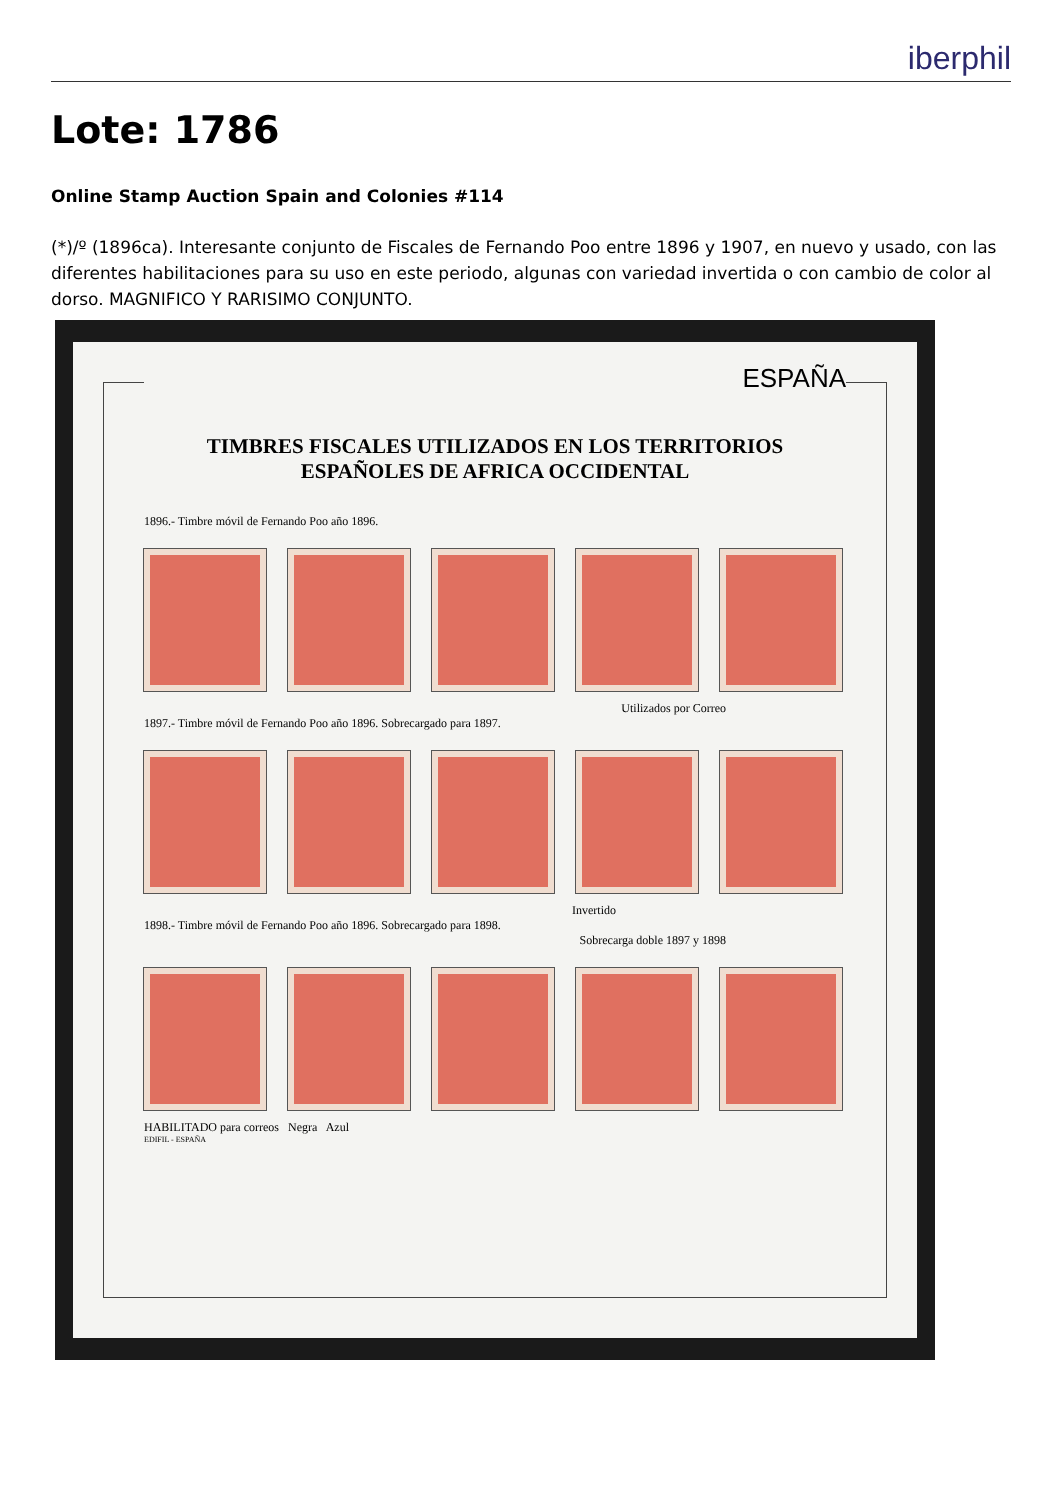iberphil
Lote: 1786
Online Stamp Auction Spain and Colonies #114
(*)/º (1896ca). Interesante conjunto de Fiscales de Fernando Poo entre 1896 y 1907, en nuevo y usado, con las diferentes habilitaciones para su uso en este periodo, algunas con variedad invertida o con cambio de color al dorso. MAGNIFICO Y RARISIMO CONJUNTO.
ESPAÑA
TIMBRES FISCALES UTILIZADOS EN LOS TERRITORIOS
ESPAÑOLES DE AFRICA OCCIDENTAL
1896.- Timbre móvil de Fernando Poo año 1896.
Utilizados por Correo
1897.- Timbre móvil de Fernando Poo año 1896. Sobrecargado para 1897.
Invertido
1898.- Timbre móvil de Fernando Poo año 1896. Sobrecargado para 1898.
Sobrecarga doble 1897 y 1898
HABILITADO para correos Negra Azul
EDIFIL - ESPAÑA